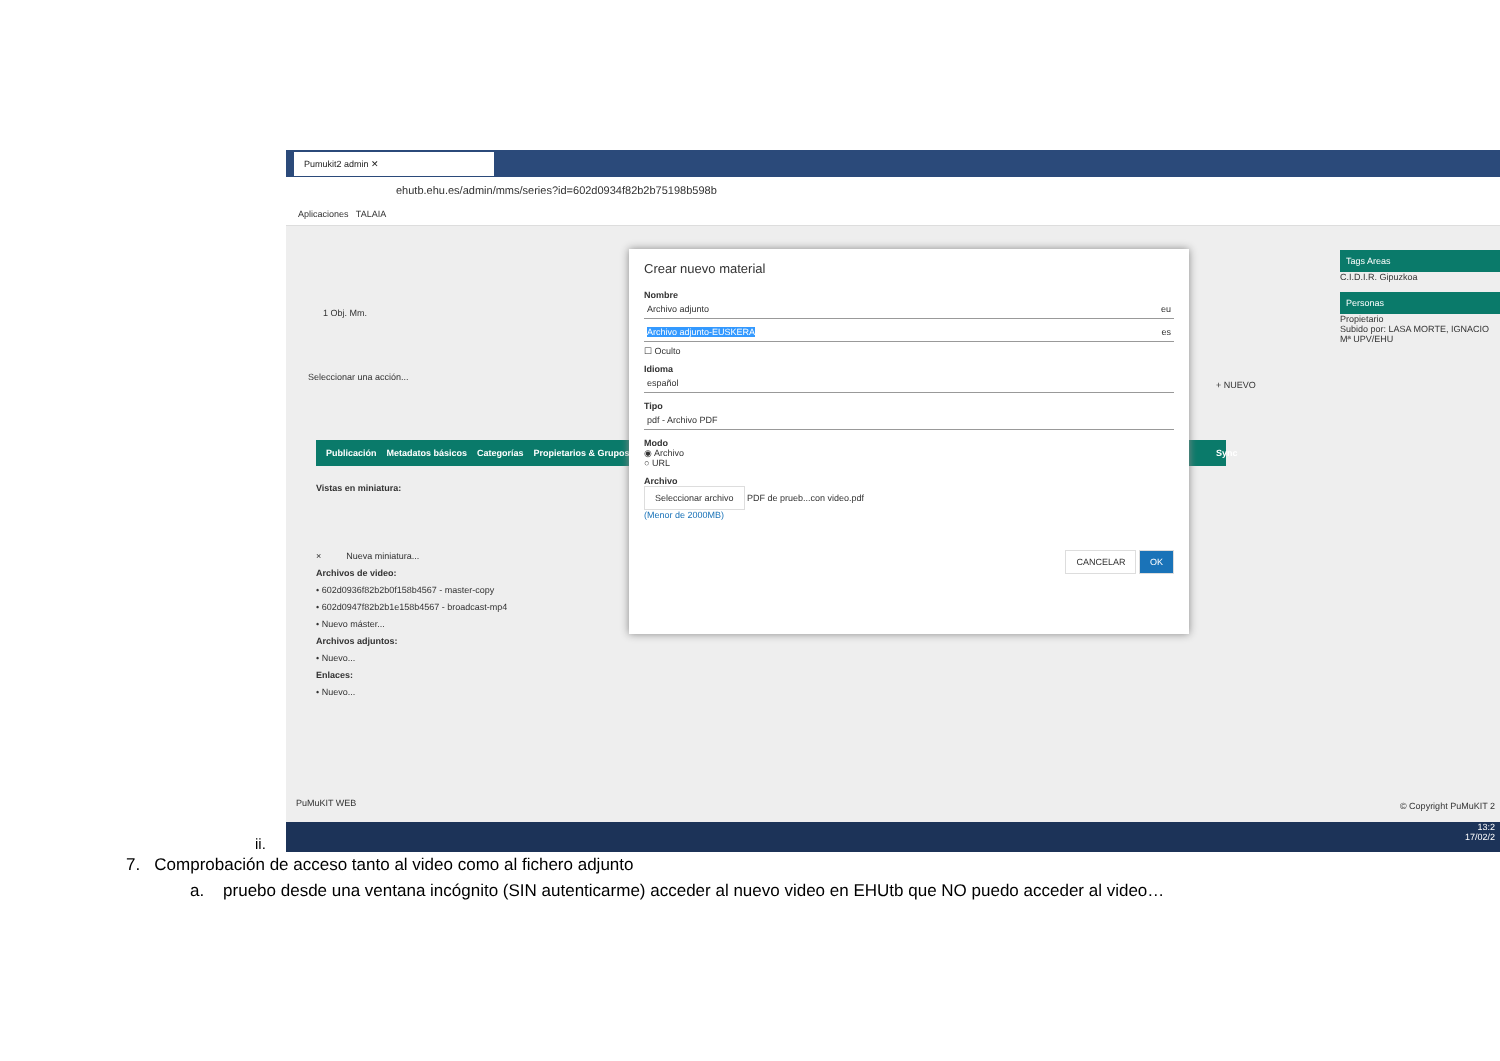Pumukit2 admin ✕
ehutb.ehu.es/admin/mms/series?id=602d0934f82b2b75198b598b
Aplicaciones TALAIA
1 Obj. Mm.
Seleccionar una acción...
Publicación Metadatos básicos Categorías Propietarios & Grupos
Vistas en miniatura:
× Nueva miniatura...
Archivos de video:
• 602d0936f82b2b0f158b4567 - master-copy
• 602d0947f82b2b1e158b4567 - broadcast-mp4
• Nuevo máster...
Archivos adjuntos:
• Nuevo...
Enlaces:
• Nuevo...
Sync
+ NUEVO
Tags Areas
C.I.D.I.R. Gipuzkoa
Personas
Propietario
Subido por: LASA MORTE, IGNACIO Mª UPV/EHU
Crear nuevo material
Nombre
Archivo adjunto eu
Archivo adjunto-EUSKERA es
☐ Oculto
Idioma
español
Tipo
pdf - Archivo PDF
Modo
◉ Archivo
○ URL
Archivo
Seleccionar archivo PDF de prueb...con video.pdf
(Menor de 2000MB)
CANCELAR OK
PuMuKIT WEB © Copyright PuMuKIT 2
13:2
17/02/2
ii.
7. Comprobación de acceso tanto al video como al fichero adjunto
a. pruebo desde una ventana incógnito (SIN autenticarme) acceder al nuevo video en EHUtb que NO puedo acceder al video…